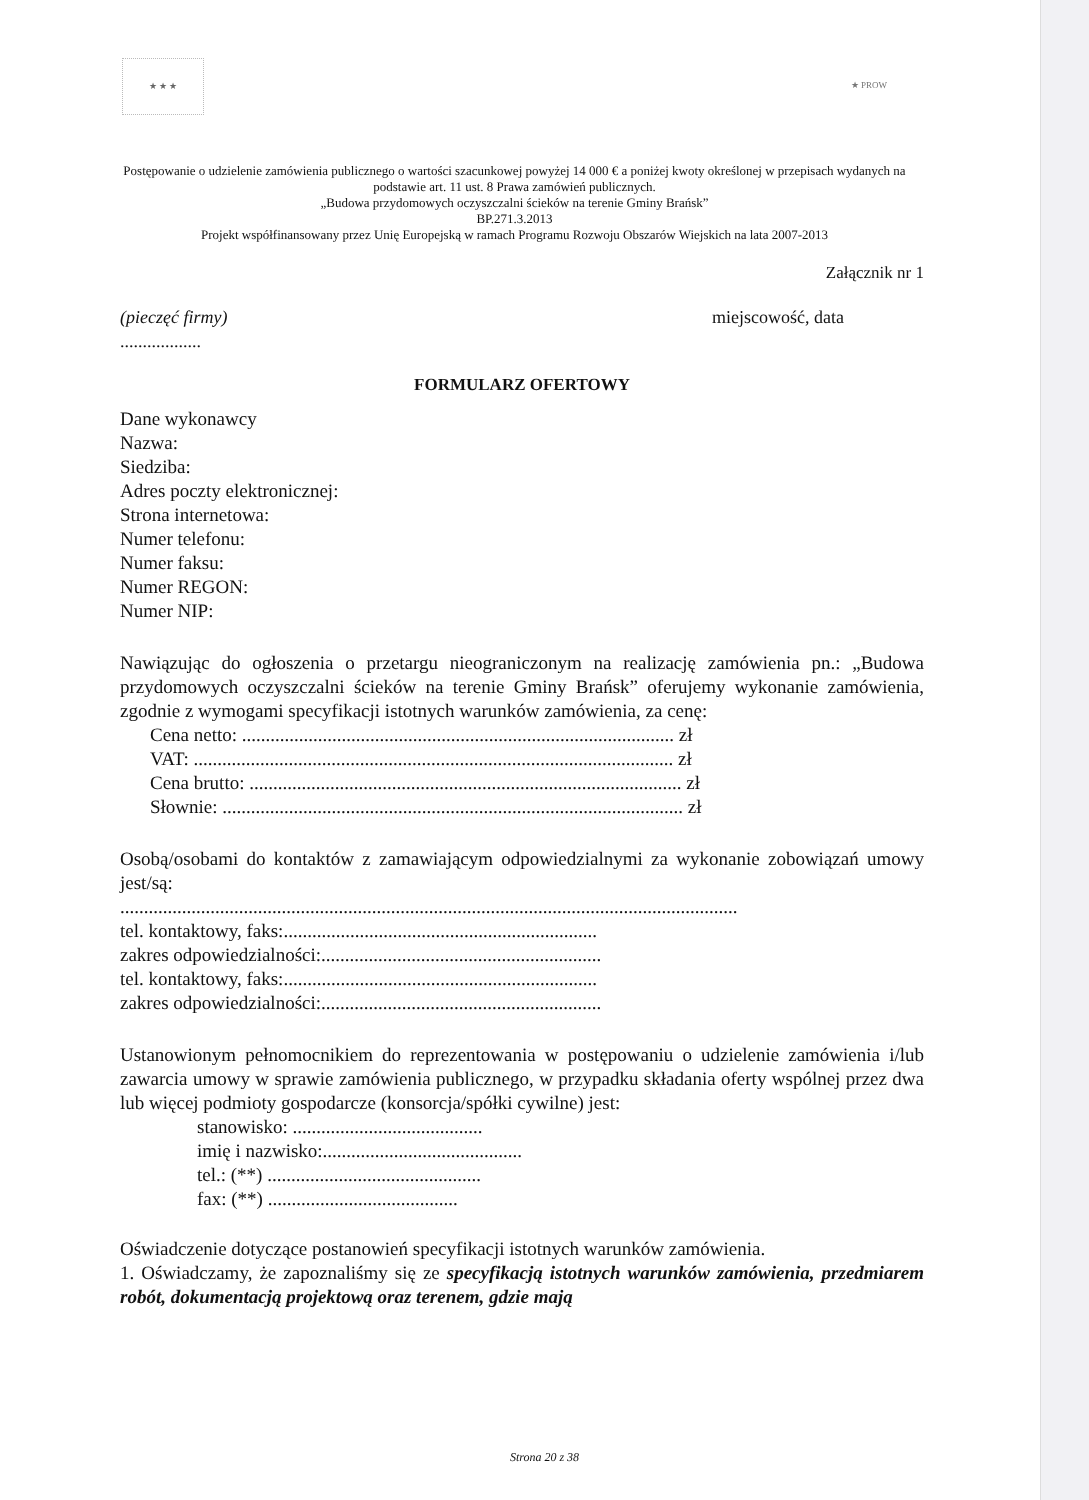★ ★ ★ ★ PROW
Postępowanie o udzielenie zamówienia publicznego o wartości szacunkowej powyżej 14 000 € a poniżej kwoty określonej w przepisach wydanych na podstawie art. 11 ust. 8 Prawa zamówień publicznych.
„Budowa przydomowych oczyszczalni ścieków na terenie Gminy Brańsk”
BP.271.3.2013
Projekt współfinansowany przez Unię Europejską w ramach Programu Rozwoju Obszarów Wiejskich na lata 2007-2013
Załącznik nr 1
(pieczęć firmy)
.................. miejscowość, data
FORMULARZ OFERTOWY
Dane wykonawcy
Nazwa:
Siedziba:
Adres poczty elektronicznej:
Strona internetowa:
Numer telefonu:
Numer faksu:
Numer REGON:
Numer NIP:
Nawiązując do ogłoszenia o przetargu nieograniczonym na realizację zamówienia pn.: „Budowa przydomowych oczyszczalni ścieków na terenie Gminy Brańsk” oferujemy wykonanie zamówienia, zgodnie z wymogami specyfikacji istotnych warunków zamówienia, za cenę:
Cena netto: ........................................................................................... zł
VAT: ..................................................................................................... zł
Cena brutto: ........................................................................................... zł
Słownie: ................................................................................................. zł
Osobą/osobami do kontaktów z zamawiającym odpowiedzialnymi za wykonanie zobowiązań umowy jest/są:
..................................................................................................................................
tel. kontaktowy, faks:..................................................................
zakres odpowiedzialności:...........................................................
tel. kontaktowy, faks:..................................................................
zakres odpowiedzialności:...........................................................
Ustanowionym pełnomocnikiem do reprezentowania w postępowaniu o udzielenie zamówienia i/lub zawarcia umowy w sprawie zamówienia publicznego, w przypadku składania oferty wspólnej przez dwa lub więcej podmioty gospodarcze (konsorcja/spółki cywilne) jest:
stanowisko: ........................................
imię i nazwisko:..........................................
tel.: (**) .............................................
fax: (**) ........................................
Oświadczenie dotyczące postanowień specyfikacji istotnych warunków zamówienia.
1. Oświadczamy, że zapoznaliśmy się ze specyfikacją istotnych warunków zamówienia, przedmiarem robót, dokumentacją projektową oraz terenem, gdzie mają
Strona 20 z 38